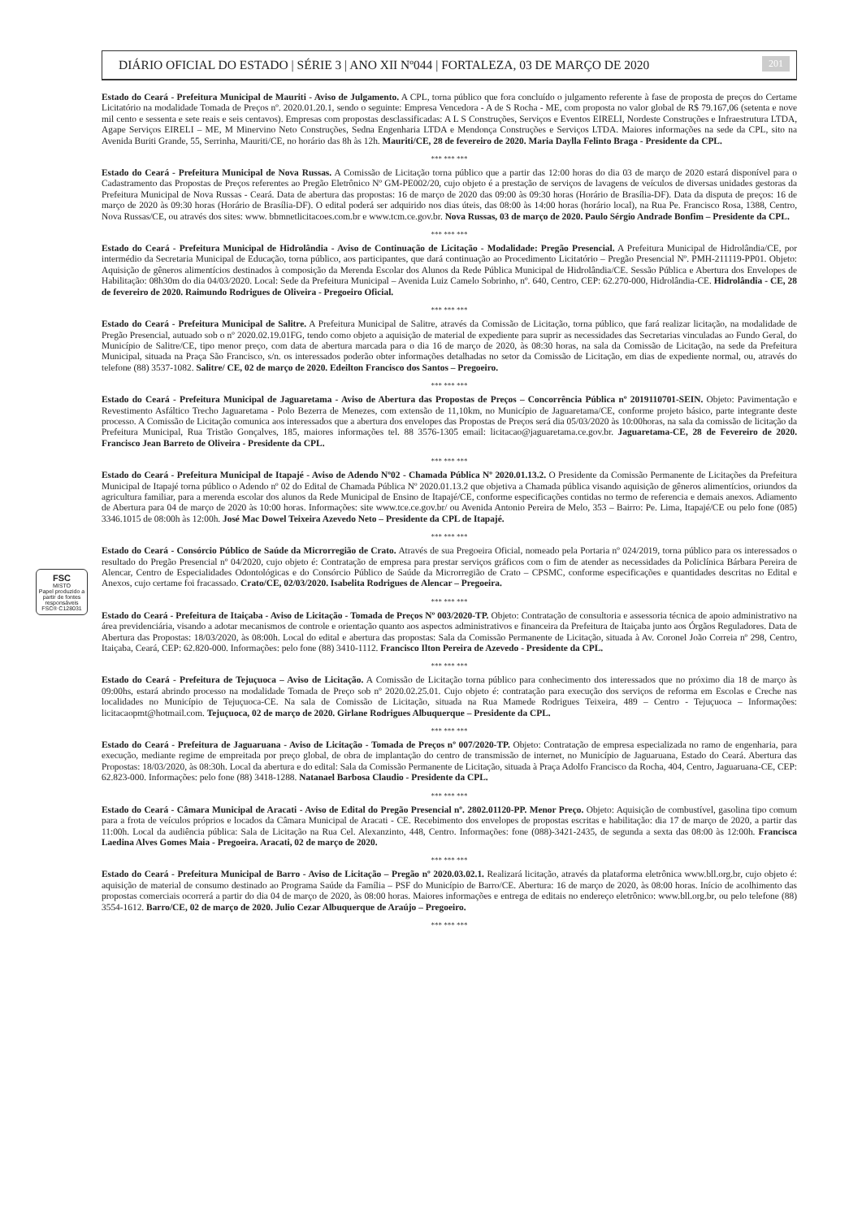FSC
MISTO
Papel produzido a partir de fontes responsáveis
FSC® C128031
DIÁRIO OFICIAL DO ESTADO | SÉRIE 3 | ANO XII Nº044 | FORTALEZA, 03 DE MARÇO DE 2020 201
Estado do Ceará - Prefeitura Municipal de Mauriti - Aviso de Julgamento. A CPL, torna público que fora concluído o julgamento referente à fase de proposta de preços do Certame Licitatório na modalidade Tomada de Preços nº. 2020.01.20.1, sendo o seguinte: Empresa Vencedora - A de S Rocha - ME, com proposta no valor global de R$ 79.167,06 (setenta e nove mil cento e sessenta e sete reais e seis centavos). Empresas com propostas desclassificadas: A L S Construções, Serviços e Eventos EIRELI, Nordeste Construções e Infraestrutura LTDA, Agape Serviços EIRELI – ME, M Minervino Neto Construções, Sedna Engenharia LTDA e Mendonça Construções e Serviços LTDA. Maiores informações na sede da CPL, sito na Avenida Buriti Grande, 55, Serrinha, Mauriti/CE, no horário das 8h às 12h. Mauriti/CE, 28 de fevereiro de 2020. Maria Daylla Felinto Braga - Presidente da CPL.
*** *** ***
Estado do Ceará - Prefeitura Municipal de Nova Russas. A Comissão de Licitação torna público que a partir das 12:00 horas do dia 03 de março de 2020 estará disponível para o Cadastramento das Propostas de Preços referentes ao Pregão Eletrônico Nº GM-PE002/20, cujo objeto é a prestação de serviços de lavagens de veículos de diversas unidades gestoras da Prefeitura Municipal de Nova Russas - Ceará. Data de abertura das propostas: 16 de março de 2020 das 09:00 às 09:30 horas (Horário de Brasília-DF). Data da disputa de preços: 16 de março de 2020 às 09:30 horas (Horário de Brasília-DF). O edital poderá ser adquirido nos dias úteis, das 08:00 às 14:00 horas (horário local), na Rua Pe. Francisco Rosa, 1388, Centro, Nova Russas/CE, ou através dos sites: www. bbmnetlicitacoes.com.br e www.tcm.ce.gov.br. Nova Russas, 03 de março de 2020. Paulo Sérgio Andrade Bonfim – Presidente da CPL.
*** *** ***
Estado do Ceará - Prefeitura Municipal de Hidrolândia - Aviso de Continuação de Licitação - Modalidade: Pregão Presencial. A Prefeitura Municipal de Hidrolândia/CE, por intermédio da Secretaria Municipal de Educação, torna público, aos participantes, que dará continuação ao Procedimento Licitatório – Pregão Presencial Nº. PMH-211119-PP01. Objeto: Aquisição de gêneros alimentícios destinados à composição da Merenda Escolar dos Alunos da Rede Pública Municipal de Hidrolândia/CE. Sessão Pública e Abertura dos Envelopes de Habilitação: 08h30m do dia 04/03/2020. Local: Sede da Prefeitura Municipal – Avenida Luiz Camelo Sobrinho, nº. 640, Centro, CEP: 62.270-000, Hidrolândia-CE. Hidrolândia - CE, 28 de fevereiro de 2020. Raimundo Rodrigues de Oliveira - Pregoeiro Oficial.
*** *** ***
Estado do Ceará - Prefeitura Municipal de Salitre. A Prefeitura Municipal de Salitre, através da Comissão de Licitação, torna público, que fará realizar licitação, na modalidade de Pregão Presencial, autuado sob o nº 2020.02.19.01FG, tendo como objeto a aquisição de material de expediente para suprir as necessidades das Secretarias vinculadas ao Fundo Geral, do Município de Salitre/CE, tipo menor preço, com data de abertura marcada para o dia 16 de março de 2020, às 08:30 horas, na sala da Comissão de Licitação, na sede da Prefeitura Municipal, situada na Praça São Francisco, s/n. os interessados poderão obter informações detalhadas no setor da Comissão de Licitação, em dias de expediente normal, ou, através do telefone (88) 3537-1082. Salitre/ CE, 02 de março de 2020. Edeilton Francisco dos Santos – Pregoeiro.
*** *** ***
Estado do Ceará - Prefeitura Municipal de Jaguaretama - Aviso de Abertura das Propostas de Preços – Concorrência Pública nº 2019110701-SEIN. Objeto: Pavimentação e Revestimento Asfáltico Trecho Jaguaretama - Polo Bezerra de Menezes, com extensão de 11,10km, no Município de Jaguaretama/CE, conforme projeto básico, parte integrante deste processo. A Comissão de Licitação comunica aos interessados que a abertura dos envelopes das Propostas de Preços será dia 05/03/2020 às 10:00horas, na sala da comissão de licitação da Prefeitura Municipal, Rua Tristão Gonçalves, 185, maiores informações tel. 88 3576-1305 email: licitacao@jaguaretama.ce.gov.br. Jaguaretama-CE, 28 de Fevereiro de 2020. Francisco Jean Barreto de Oliveira - Presidente da CPL.
*** *** ***
Estado do Ceará - Prefeitura Municipal de Itapajé - Aviso de Adendo Nº02 - Chamada Pública Nº 2020.01.13.2. O Presidente da Comissão Permanente de Licitações da Prefeitura Municipal de Itapajé torna público o Adendo nº 02 do Edital de Chamada Pública Nº 2020.01.13.2 que objetiva a Chamada pública visando aquisição de gêneros alimentícios, oriundos da agricultura familiar, para a merenda escolar dos alunos da Rede Municipal de Ensino de Itapajé/CE, conforme especificações contidas no termo de referencia e demais anexos. Adiamento de Abertura para 04 de março de 2020 às 10:00 horas. Informações: site www.tce.ce.gov.br/ ou Avenida Antonio Pereira de Melo, 353 – Bairro: Pe. Lima, Itapajé/CE ou pelo fone (085) 3346.1015 de 08:00h às 12:00h. José Mac Dowel Teixeira Azevedo Neto – Presidente da CPL de Itapajé.
*** *** ***
Estado do Ceará - Consórcio Público de Saúde da Microrregião de Crato. Através de sua Pregoeira Oficial, nomeado pela Portaria nº 024/2019, torna público para os interessados o resultado do Pregão Presencial nº 04/2020, cujo objeto é: Contratação de empresa para prestar serviços gráficos com o fim de atender as necessidades da Policlínica Bárbara Pereira de Alencar, Centro de Especialidades Odontológicas e do Consórcio Público de Saúde da Microrregião de Crato – CPSMC, conforme especificações e quantidades descritas no Edital e Anexos, cujo certame foi fracassado. Crato/CE, 02/03/2020. Isabelita Rodrigues de Alencar – Pregoeira.
*** *** ***
Estado do Ceará - Prefeitura de Itaiçaba - Aviso de Licitação - Tomada de Preços Nº 003/2020-TP. Objeto: Contratação de consultoria e assessoria técnica de apoio administrativo na área previdenciária, visando a adotar mecanismos de controle e orientação quanto aos aspectos administrativos e financeira da Prefeitura de Itaiçaba junto aos Órgãos Reguladores. Data de Abertura das Propostas: 18/03/2020, às 08:00h. Local do edital e abertura das propostas: Sala da Comissão Permanente de Licitação, situada à Av. Coronel João Correia nº 298, Centro, Itaiçaba, Ceará, CEP: 62.820-000. Informações: pelo fone (88) 3410-1112. Francisco Ilton Pereira de Azevedo - Presidente da CPL.
*** *** ***
Estado do Ceará - Prefeitura de Tejuçuoca – Aviso de Licitação. A Comissão de Licitação torna público para conhecimento dos interessados que no próximo dia 18 de março às 09:00hs, estará abrindo processo na modalidade Tomada de Preço sob nº 2020.02.25.01. Cujo objeto é: contratação para execução dos serviços de reforma em Escolas e Creche nas localidades no Município de Tejuçuoca-CE. Na sala de Comissão de Licitação, situada na Rua Mamede Rodrigues Teixeira, 489 – Centro - Tejuçuoca – Informações: licitacaopmt@hotmail.com. Tejuçuoca, 02 de março de 2020. Girlane Rodrigues Albuquerque – Presidente da CPL.
*** *** ***
Estado do Ceará - Prefeitura de Jaguaruana - Aviso de Licitação - Tomada de Preços nº 007/2020-TP. Objeto: Contratação de empresa especializada no ramo de engenharia, para execução, mediante regime de empreitada por preço global, de obra de implantação do centro de transmissão de internet, no Município de Jaguaruana, Estado do Ceará. Abertura das Propostas: 18/03/2020, às 08:30h. Local da abertura e do edital: Sala da Comissão Permanente de Licitação, situada à Praça Adolfo Francisco da Rocha, 404, Centro, Jaguaruana-CE, CEP: 62.823-000. Informações: pelo fone (88) 3418-1288. Natanael Barbosa Claudio - Presidente da CPL.
*** *** ***
Estado do Ceará - Câmara Municipal de Aracati - Aviso de Edital do Pregão Presencial nº. 2802.01120-PP. Menor Preço. Objeto: Aquisição de combustível, gasolina tipo comum para a frota de veículos próprios e locados da Câmara Municipal de Aracati - CE. Recebimento dos envelopes de propostas escritas e habilitação: dia 17 de março de 2020, a partir das 11:00h. Local da audiência pública: Sala de Licitação na Rua Cel. Alexanzinto, 448, Centro. Informações: fone (088)-3421-2435, de segunda a sexta das 08:00 às 12:00h. Francisca Laedina Alves Gomes Maia - Pregoeira. Aracati, 02 de março de 2020.
*** *** ***
Estado do Ceará - Prefeitura Municipal de Barro - Aviso de Licitação – Pregão nº 2020.03.02.1. Realizará licitação, através da plataforma eletrônica www.bll.org.br, cujo objeto é: aquisição de material de consumo destinado ao Programa Saúde da Família – PSF do Município de Barro/CE. Abertura: 16 de março de 2020, às 08:00 horas. Início de acolhimento das propostas comerciais ocorrerá a partir do dia 04 de março de 2020, às 08:00 horas. Maiores informações e entrega de editais no endereço eletrônico: www.bll.org.br, ou pelo telefone (88) 3554-1612. Barro/CE, 02 de março de 2020. Julio Cezar Albuquerque de Araújo – Pregoeiro.
*** *** ***